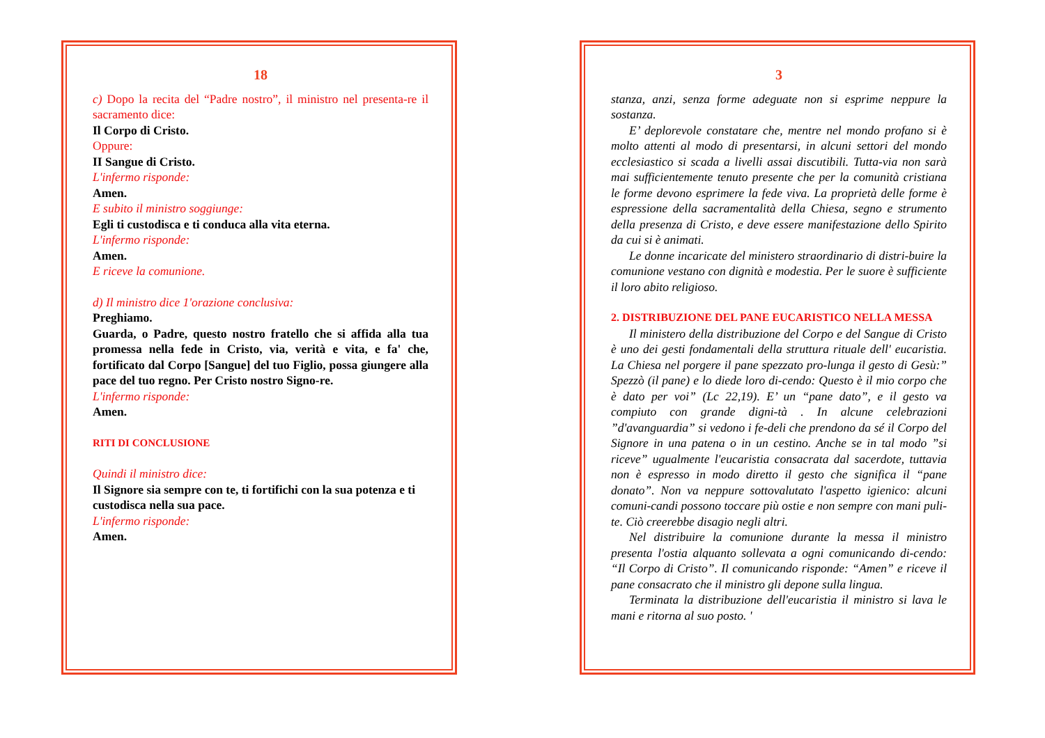18
c) Dopo la recita del “Padre nostro”, il ministro nel presenta-re il sacramento dice:
Il Corpo di Cristo.
Oppure:
II Sangue di Cristo.
L'infermo risponde:
Amen.
E subito il ministro soggiunge:
Egli ti custodisca e ti conduca alla vita eterna.
L'infermo risponde:
Amen.
E riceve la comunione.
d) Il ministro dice 1'orazione conclusiva:
Preghiamo.
Guarda, o Padre, questo nostro fratello che si affida alla tua promessa nella fede in Cristo, via, verità e vita, e fa' che, fortificato dal Corpo [Sangue] del tuo Figlio, possa giungere alla pace del tuo regno. Per Cristo nostro Signo-re.
L'infermo risponde:
Amen.
RITI DI CONCLUSIONE
Quindi il ministro dice:
Il Signore sia sempre con te, ti fortifichi con la sua potenza e ti custodisca nella sua pace.
L'infermo risponde:
Amen.
3
stanza, anzi, senza forme adeguate non si esprime neppure la sostanza.
E’ deplorevole constatare che, mentre nel mondo profano si è molto attenti al modo di presentarsi, in alcuni settori del mondo ecclesiastico si scada a livelli assai discutibili. Tutta-via non sarà mai sufficientemente tenuto presente che per la comunità cristiana le forme devono esprimere la fede viva. La proprietà delle forme è espressione della sacramentalità della Chiesa, segno e strumento della presenza di Cristo, e deve essere manifestazione dello Spirito da cui si è animati.
Le donne incaricate del ministero straordinario di distri-buire la comunione vestano con dignità e modestia. Per le suore è sufficiente il loro abito religioso.
2. DISTRIBUZIONE DEL PANE EUCARISTICO NELLA MESSA
Il ministero della distribuzione del Corpo e del Sangue di Cristo è uno dei gesti fondamentali della struttura rituale dell' eucaristia. La Chiesa nel porgere il pane spezzato pro-lunga il gesto di Gesù:” Spezzò (il pane) e lo diede loro di-cendo: Questo è il mio corpo che è dato per voi” (Lc 22,19). E’ un “pane dato”, e il gesto va compiuto con grande digni-tà . In alcune celebrazioni ”d'avanguardia” si vedono i fe-deli che prendono da sé il Corpo del Signore in una patena o in un cestino. Anche se in tal modo ”si riceve” ugualmente l'eucaristia consacrata dal sacerdote, tuttavia non è espresso in modo diretto il gesto che significa il “pane donato”. Non va neppure sottovalutato l'aspetto igienico: alcuni comuni-candi possono toccare più ostie e non sempre con mani puli-te. Ciò creerebbe disagio negli altri.
Nel distribuire la comunione durante la messa il ministro presenta l'ostia alquanto sollevata a ogni comunicando di-cendo: “Il Corpo di Cristo”. Il comunicando risponde: “Amen” e riceve il pane consacrato che il ministro gli depone sulla lingua.
Terminata la distribuzione dell'eucaristia il ministro si lava le mani e ritorna al suo posto. '